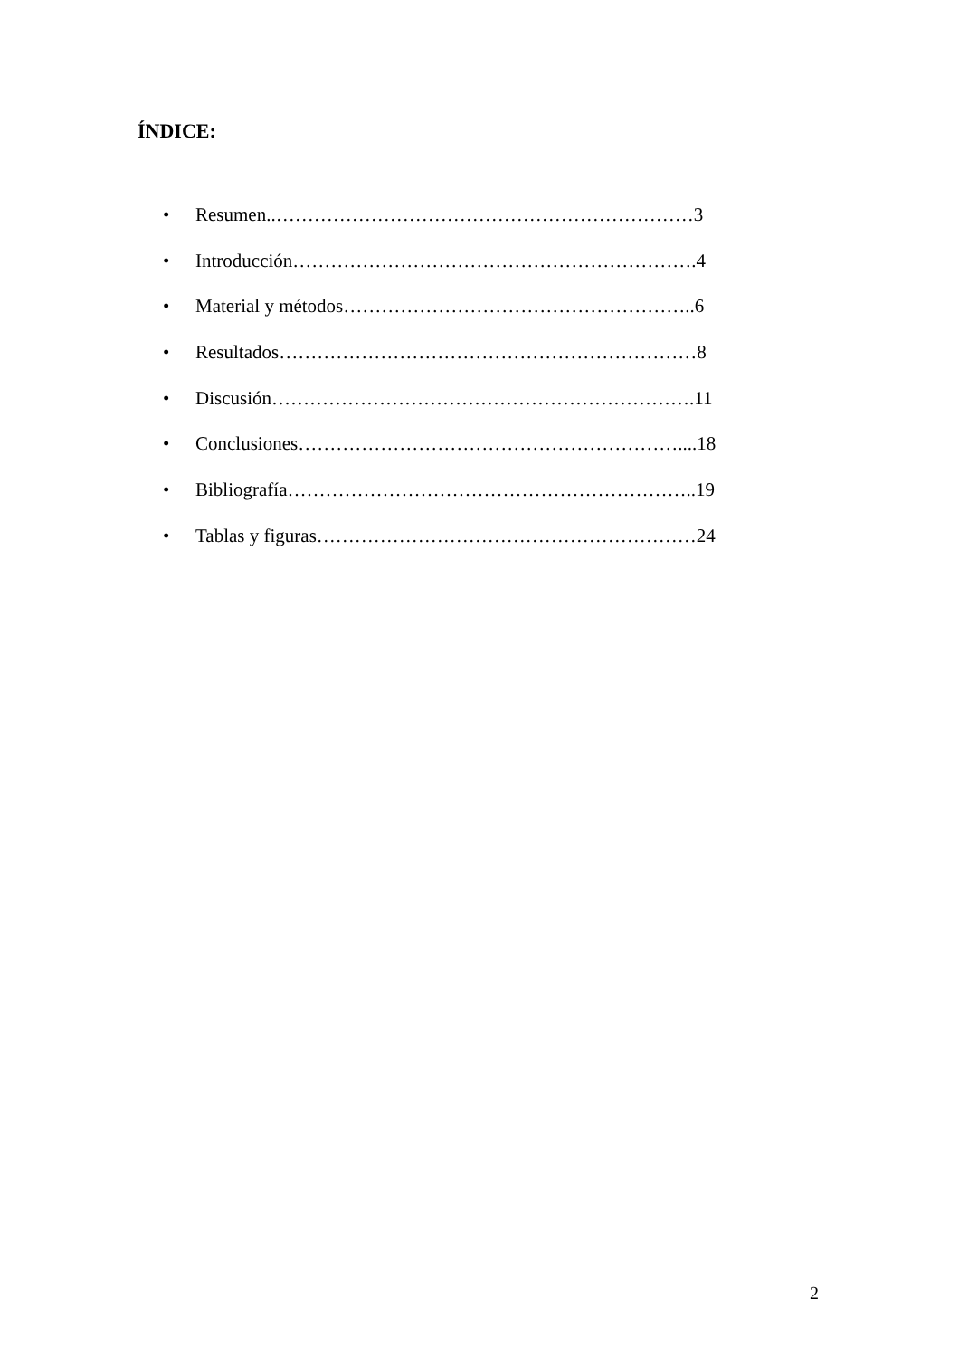ÍNDICE:
• Resumen..…………………………………………………………3
• Introducción……………………………………………………….4
• Material y métodos………………………………………………..6
• Resultados…………………………………………………………8
• Discusión………………………………………………………….11
• Conclusiones……………………………………………………....18
• Bibliografía………………………………………………………..19
• Tablas y figuras……………………………………………………24
2